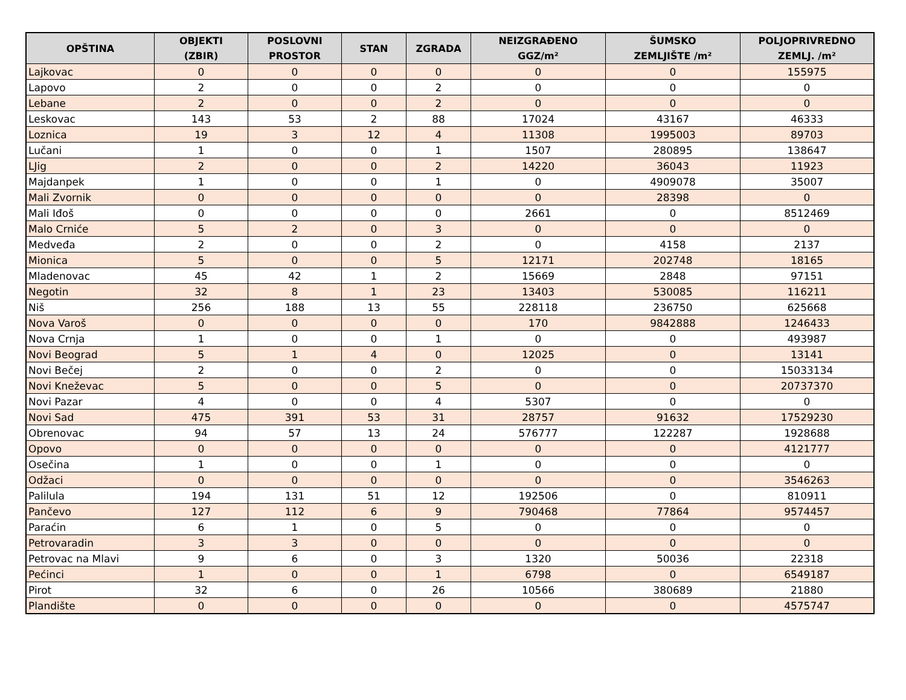| OPŠTINA | OBJEKTI (ZBIR) | POSLOVNI PROSTOR | STAN | ZGRADA | NEIZGRAĐENO GGZ/m² | ŠUMSKO ZEMLJIŠTE /m² | POLJOPRIVREDNO ZEMLJ. /m² |
| --- | --- | --- | --- | --- | --- | --- | --- |
| Lajkovac | 0 | 0 | 0 | 0 | 0 | 0 | 155975 |
| Lapovo | 2 | 0 | 0 | 2 | 0 | 0 | 0 |
| Lebane | 2 | 0 | 0 | 2 | 0 | 0 | 0 |
| Leskovac | 143 | 53 | 2 | 88 | 17024 | 43167 | 46333 |
| Loznica | 19 | 3 | 12 | 4 | 11308 | 1995003 | 89703 |
| Lučani | 1 | 0 | 0 | 1 | 1507 | 280895 | 138647 |
| LJig | 2 | 0 | 0 | 2 | 14220 | 36043 | 11923 |
| Majdanpek | 1 | 0 | 0 | 1 | 0 | 4909078 | 35007 |
| Mali Zvornik | 0 | 0 | 0 | 0 | 0 | 28398 | 0 |
| Mali Iđoš | 0 | 0 | 0 | 0 | 2661 | 0 | 8512469 |
| Malo Crniće | 5 | 2 | 0 | 3 | 0 | 0 | 0 |
| Medveđa | 2 | 0 | 0 | 2 | 0 | 4158 | 2137 |
| Mionica | 5 | 0 | 0 | 5 | 12171 | 202748 | 18165 |
| Mladenovac | 45 | 42 | 1 | 2 | 15669 | 2848 | 97151 |
| Negotin | 32 | 8 | 1 | 23 | 13403 | 530085 | 116211 |
| Niš | 256 | 188 | 13 | 55 | 228118 | 236750 | 625668 |
| Nova Varoš | 0 | 0 | 0 | 0 | 170 | 9842888 | 1246433 |
| Nova Crnja | 1 | 0 | 0 | 1 | 0 | 0 | 493987 |
| Novi Beograd | 5 | 1 | 4 | 0 | 12025 | 0 | 13141 |
| Novi Bečej | 2 | 0 | 0 | 2 | 0 | 0 | 15033134 |
| Novi Kneževac | 5 | 0 | 0 | 5 | 0 | 0 | 20737370 |
| Novi Pazar | 4 | 0 | 0 | 4 | 5307 | 0 | 0 |
| Novi Sad | 475 | 391 | 53 | 31 | 28757 | 91632 | 17529230 |
| Obrenovac | 94 | 57 | 13 | 24 | 576777 | 122287 | 1928688 |
| Opovo | 0 | 0 | 0 | 0 | 0 | 0 | 4121777 |
| Osečina | 1 | 0 | 0 | 1 | 0 | 0 | 0 |
| Odžaci | 0 | 0 | 0 | 0 | 0 | 0 | 3546263 |
| Palilula | 194 | 131 | 51 | 12 | 192506 | 0 | 810911 |
| Pančevo | 127 | 112 | 6 | 9 | 790468 | 77864 | 9574457 |
| Paraćin | 6 | 1 | 0 | 5 | 0 | 0 | 0 |
| Petrovaradin | 3 | 3 | 0 | 0 | 0 | 0 | 0 |
| Petrovac na Mlavi | 9 | 6 | 0 | 3 | 1320 | 50036 | 22318 |
| Pećinci | 1 | 0 | 0 | 1 | 6798 | 0 | 6549187 |
| Pirot | 32 | 6 | 0 | 26 | 10566 | 380689 | 21880 |
| Plandište | 0 | 0 | 0 | 0 | 0 | 0 | 4575747 |